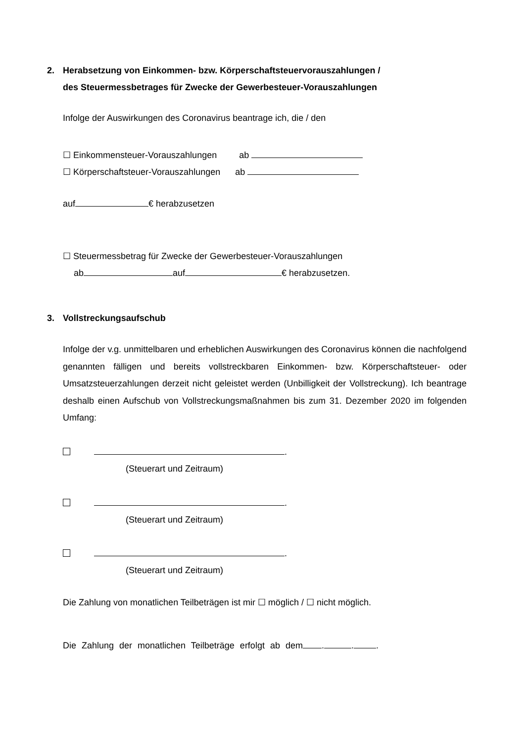2. Herabsetzung von Einkommen- bzw. Körperschaftsteuervorauszahlungen /
des Steuermessbetrages für Zwecke der Gewerbesteuer-Vorauszahlungen
Infolge der Auswirkungen des Coronavirus beantrage ich, die / den
☐ Einkommensteuer-Vorauszahlungen ab
☐ Körperschaftsteuer-Vorauszahlungen ab
auf € herabzusetzen
☐ Steuermessbetrag für Zwecke der Gewerbesteuer-Vorauszahlungen
ab auf € herabzusetzen.
3. Vollstreckungsaufschub
Infolge der v.g. unmittelbaren und erheblichen Auswirkungen des Coronavirus können die nachfolgend genannten fälligen und bereits vollstreckbaren Einkommen- bzw. Körperschaftsteuer- oder Umsatzsteuerzahlungen derzeit nicht geleistet werden (Unbilligkeit der Vollstreckung). Ich beantrage deshalb einen Aufschub von Vollstreckungsmaßnahmen bis zum 31. Dezember 2020 im folgenden Umfang:
.
(Steuerart und Zeitraum)
.
(Steuerart und Zeitraum)
.
(Steuerart und Zeitraum)
Die Zahlung von monatlichen Teilbeträgen ist mir ☐ möglich / ☐ nicht möglich.
Die Zahlung der monatlichen Teilbeträge erfolgt ab dem . . .